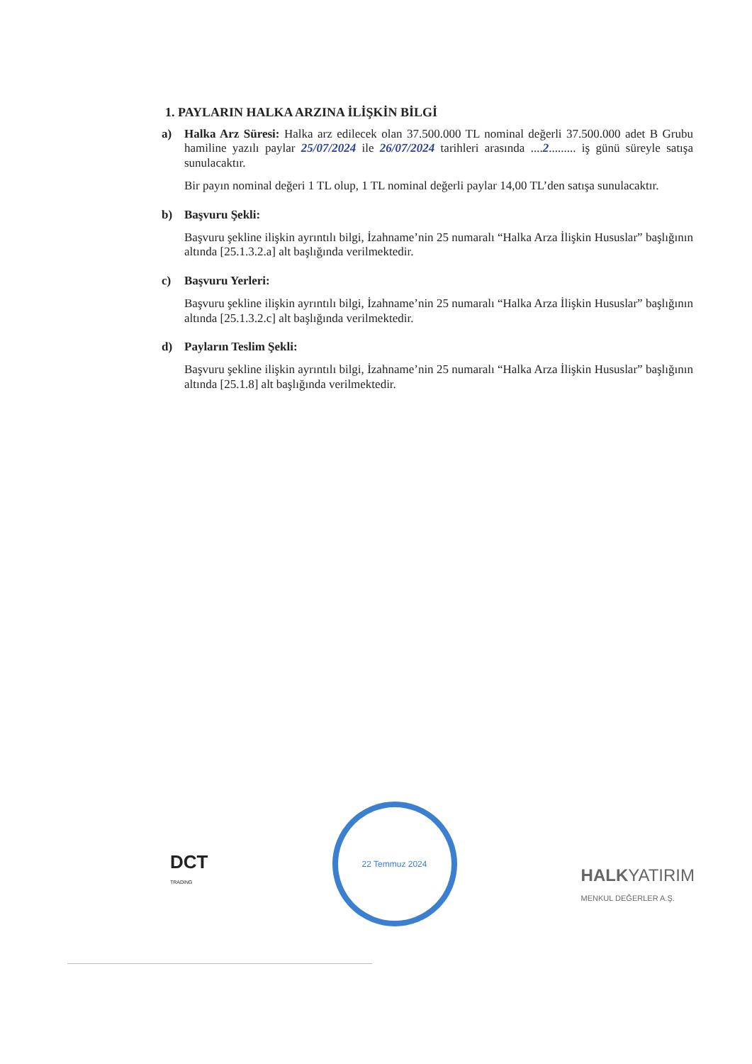1. PAYLARIN HALKA ARZINA İLİŞKİN BİLGİ
a)
Halka Arz Süresi: Halka arz edilecek olan 37.500.000 TL nominal değerli 37.500.000 adet B Grubu hamiline yazılı paylar 25/07/2024 ile 26/07/2024 tarihleri arasında ....2......... iş günü süreyle satışa sunulacaktır.
Bir payın nominal değeri 1 TL olup, 1 TL nominal değerli paylar 14,00 TL’den satışa sunulacaktır.
b)
Başvuru Şekli:
Başvuru şekline ilişkin ayrıntılı bilgi, İzahname’nin 25 numaralı “Halka Arza İlişkin Hususlar” başlığının altında [25.1.3.2.a] alt başlığında verilmektedir.
c)
Başvuru Yerleri:
Başvuru şekline ilişkin ayrıntılı bilgi, İzahname’nin 25 numaralı “Halka Arza İlişkin Hususlar” başlığının altında [25.1.3.2.c] alt başlığında verilmektedir.
d)
Payların Teslim Şekli:
Başvuru şekline ilişkin ayrıntılı bilgi, İzahname’nin 25 numaralı “Halka Arza İlişkin Hususlar” başlığının altında [25.1.8] alt başlığında verilmektedir.
DCT
TRADING
22 Temmuz 2024
HALKYATIRIM
MENKUL DEĞERLER A.Ş.